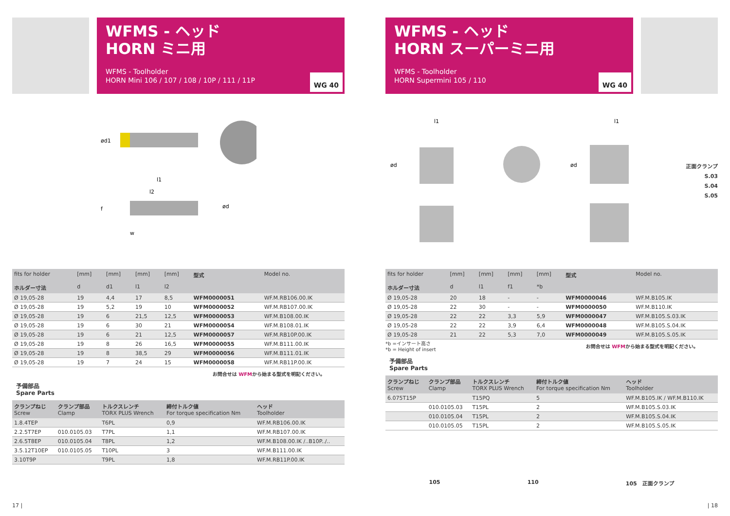WFMS - ヘッド
HORN ミニ用
WFMS - Toolholder
HORN Mini 106 / 107 / 108 / 10P / 111 / 11P
WG 40
l1
ød1
ød
w
f
l2
| fits for holder ホルダー寸法 | [mm] d | [mm] d1 | [mm] l1 | [mm] l2 | 型式 | Model no. |
| --- | --- | --- | --- | --- | --- | --- |
| Ø 19,05-28 | 19 | 4,4 | 17 | 8,5 | WFM0000051 | WF.M.RB106.00.IK |
| Ø 19,05-28 | 19 | 5,2 | 19 | 10 | WFM0000052 | WF.M.RB107.00.IK |
| Ø 19,05-28 | 19 | 6 | 21,5 | 12,5 | WFM0000053 | WF.M.B108.00.IK |
| Ø 19,05-28 | 19 | 6 | 30 | 21 | WFM0000054 | WF.M.B108.01.IK |
| Ø 19,05-28 | 19 | 6 | 21 | 12,5 | WFM0000057 | WF.M.RB10P.00.IK |
| Ø 19,05-28 | 19 | 8 | 26 | 16,5 | WFM0000055 | WF.M.B111.00.IK |
| Ø 19,05-28 | 19 | 8 | 38,5 | 29 | WFM0000056 | WF.M.B111.01.IK |
| Ø 19,05-28 | 19 | 7 | 24 | 15 | WFM0000058 | WF.M.RB11P.00.IK |
お問合せは WFMから始まる型式を明記ください。
予備部品
Spare Parts
| クランプねじ Screw | クランプ部品 Clamp | トルクスレンチ TORX PLUS Wrench | 締付トルク値 For torque specification Nm | ヘッド Toolholder |
| --- | --- | --- | --- | --- |
| 1.8.4TEP | | T6PL | 0,9 | WF.M.RB106.00.IK |
| 2.2.5T7EP | 010.0105.03 | T7PL | 1,1 | WF.M.RB107.00.IK |
| 2.6.5T8EP | 010.0105.04 | T8PL | 1,2 | WF.M.B108.00.IK /..B10P../.. |
| 3.5.12T10EP | 010.0105.05 | T10PL | 3 | WF.M.B111.00.IK |
| 3.10T9P | | T9PL | 1,8 | WF.M.RB11P.00.IK |
17 |
WFMS - ヘッド
HORN スーパーミニ用
WFMS - Toolholder
HORN Supermini 105 / 110
WG 40
l1
l1
ød
ød
正面クランプ
S.03
S.04
S.05
| fits for holder ホルダー寸法 | [mm] d | [mm] l1 | [mm] f1 | [mm] *b | 型式 | Model no. |
| --- | --- | --- | --- | --- | --- | --- |
| Ø 19,05-28 | 20 | 18 | - | - | WFM0000046 | WF.M.B105.IK |
| Ø 19,05-28 | 22 | 30 | - | - | WFM0000050 | WF.M.B110.IK |
| Ø 19,05-28 | 22 | 22 | 3,3 | 5,9 | WFM0000047 | WF.M.B105.S.03.IK |
| Ø 19,05-28 | 22 | 22 | 3,9 | 6,4 | WFM0000048 | WF.M.B105.S.04.IK |
| Ø 19,05-28 | 21 | 22 | 5,3 | 7,0 | WFM0000049 | WF.M.B105.S.05.IK |
*b =インサート高さ
*b = Height of insert
お問合せは WFMから始まる型式を明記ください。
予備部品
Spare Parts
| クランプねじ Screw | クランプ部品 Clamp | トルクスレンチ TORX PLUS Wrench | 締付トルク値 For torque specification Nm | ヘッド Toolholder |
| --- | --- | --- | --- | --- |
| 6.075T15P | | T15PQ | 5 | WF.M.B105.IK / WF.M.B110.IK |
| | 010.0105.03 | T15PL | 2 | WF.M.B105.S.03.IK |
| | 010.0105.04 | T15PL | 2 | WF.M.B105.S.04.IK |
| | 010.0105.05 | T15PL | 2 | WF.M.B105.S.05.IK |
105 110 105　正面クランプ
| 18